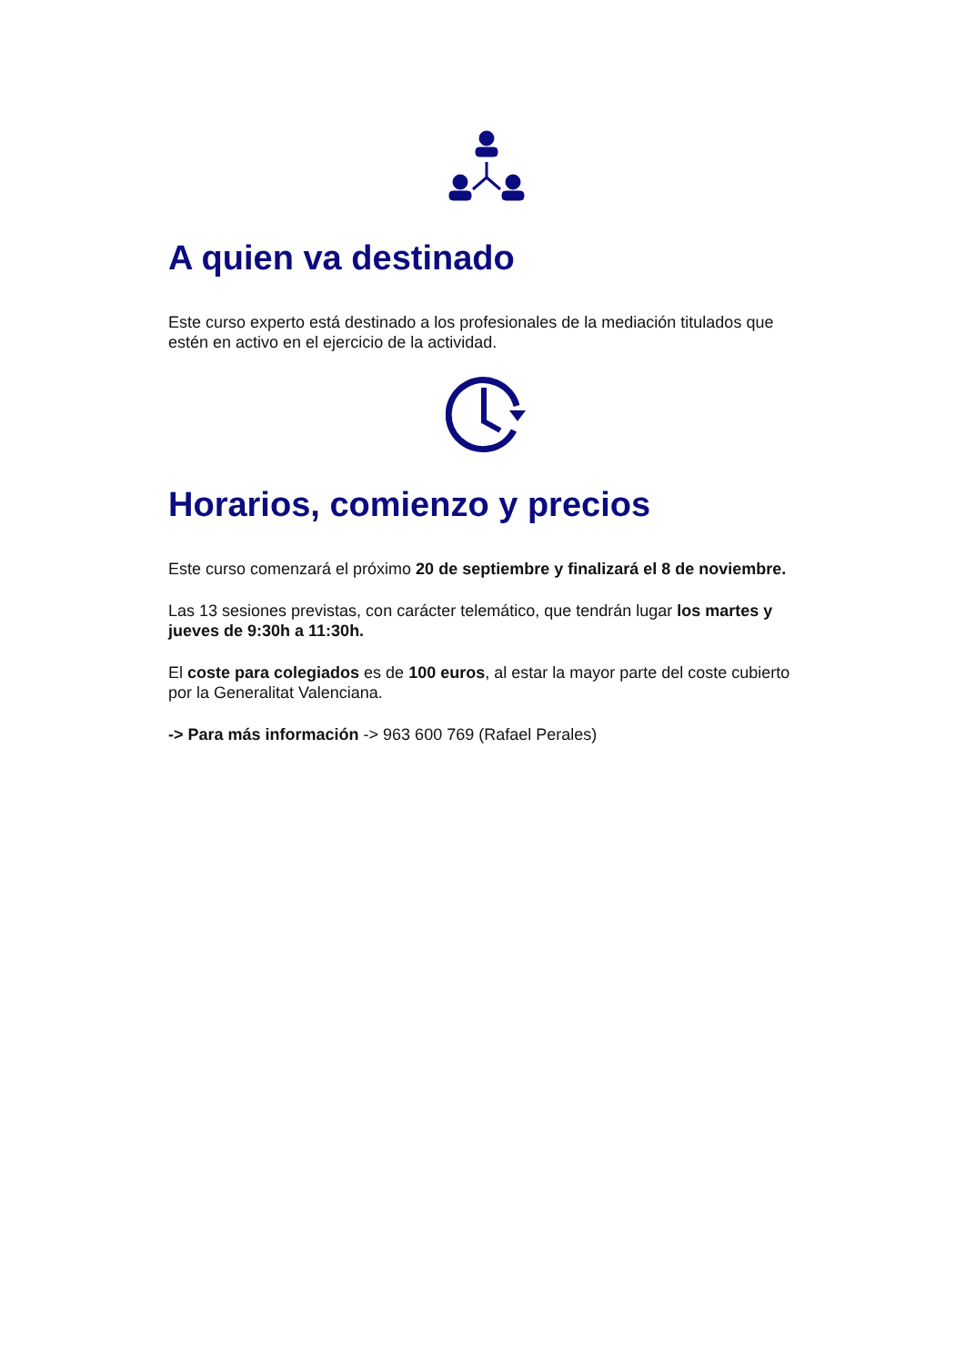A quien va destinado
Este curso experto está destinado a los profesionales de la mediación titulados que estén en activo en el ejercicio de la actividad.
Horarios, comienzo y precios
Este curso comenzará el próximo 20 de septiembre y finalizará el 8 de noviembre.
Las 13 sesiones previstas, con carácter telemático, que tendrán lugar los martes y jueves de 9:30h a 11:30h.
El coste para colegiados es de 100 euros, al estar la mayor parte del coste cubierto por la Generalitat Valenciana.
-> Para más información -> 963 600 769 (Rafael Perales)